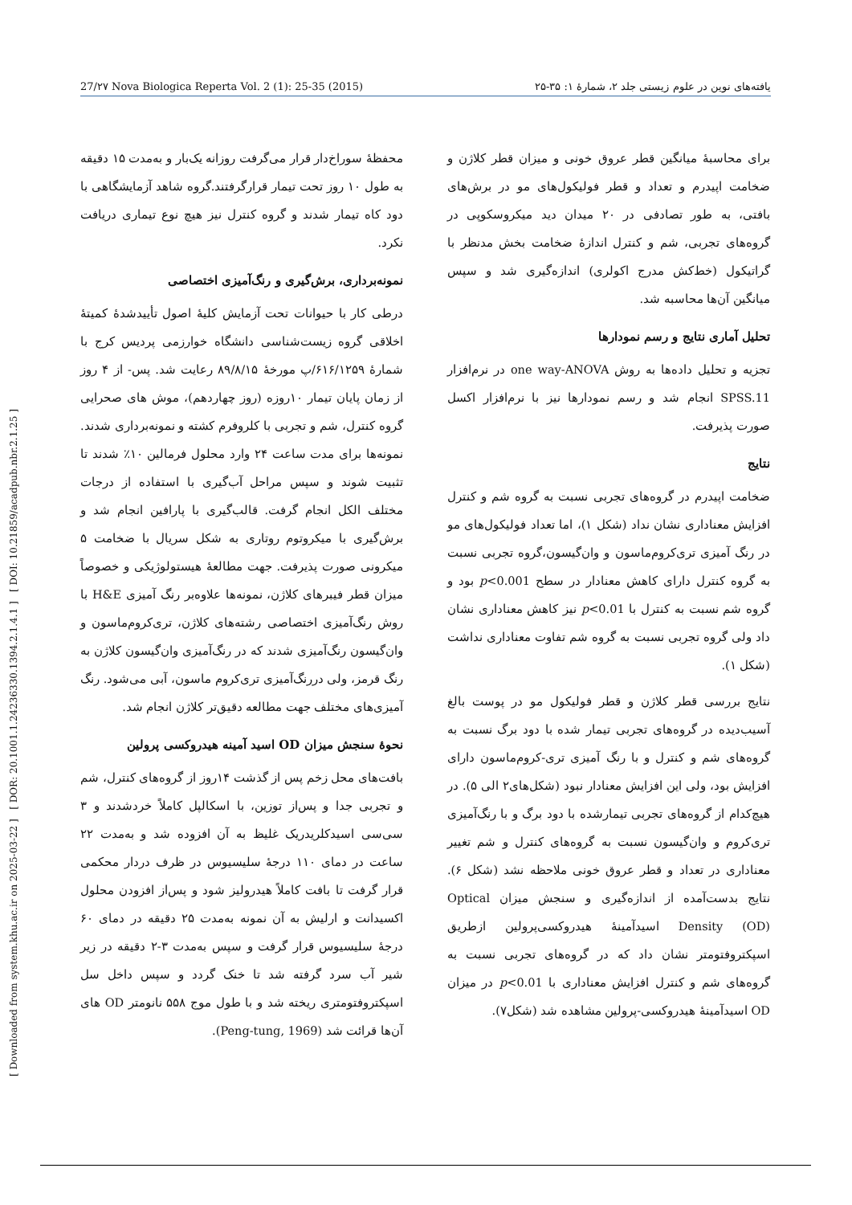27/۲۷ Nova Biologica Reperta Vol. 2 (1): 25-35 (2015) یافته‌های نوین در علوم زیستی جلد ۲، شمارهٔ ۱: ۳۵-۲۵
[ Downloaded from system.khu.ac.ir on 2025-03-22 ] [ DOR: 20.1001.1.24236330.1394.2.1.4.1 ] [ DOI: 10.21859/acadpub.nbr.2.1.25 ]
محفظهٔ سوراخ‌دار قرار می‌گرفت روزانه یک‌بار و به‌مدت ۱۵ دقیقه به طول ۱۰ روز تحت تیمار قرارگرفتند.گروه شاهد آزمایشگاهی با دود کاه تیمار شدند و گروه کنترل نیز هیچ نوع تیماری دریافت نکرد.
نمونه‌برداری، برش‌گیری و رنگ‌آمیزی اختصاصی
درطی کار با حیوانات تحت آزمایش کلیهٔ اصول تأییدشدهٔ کمیتهٔ اخلاقی گروه زیست‌شناسی دانشگاه خوارزمی پردیس کرج با شمارهٔ ۶۱۶/۱۲۵۹/پ مورخهٔ ۸۹/۸/۱۵ رعایت شد. پس- از ۴ روز از زمان پایان تیمار ۱۰روزه (روز چهاردهم)، موش های صحرایی گروه کنترل، شم و تجربی با کلروفرم کشته و نمونه‌برداری شدند. نمونه‌ها برای مدت ساعت ۲۴ وارد محلول فرمالین ۱۰٪ شدند تا تثبیت شوند و سپس مراحل آب‌گیری با استفاده از درجات مختلف الکل انجام گرفت. قالب‌گیری با پارافین انجام شد و برش‌گیری با میکروتوم روتاری به شکل سریال با ضخامت ۵ میکرونی صورت پذیرفت. جهت مطالعهٔ هیستولوژیکی و خصوصاً میزان قطر فیبرهای کلاژن، نمونه‌ها علاوه‌بر رنگ آمیزی H&E با روش رنگ‌آمیزی اختصاصی رشته‌های کلاژن، تری‌کروم‌ماسون و وان‌گیسون رنگ‌آمیزی شدند که در رنگ‌آمیزی وان‌گیسون کلاژن به رنگ قرمز، ولی دررنگ‌آمیزی تری‌کروم ماسون، آبی می‌شود. رنگ آمیزی‌های مختلف جهت مطالعه دقیق‌تر کلاژن انجام شد.
نحوهٔ سنجش میزان OD اسید آمینه هیدروکسی پرولین
بافت‌های محل زخم پس از گذشت ۱۴روز از گروه‌های کنترل، شم و تجربی جدا و پس‌از توزین، با اسکالپل کاملاً خردشدند و ۳ سی‌سی اسیدکلریدریک غلیظ به آن افزوده شد و به‌مدت ۲۲ ساعت در دمای ۱۱۰ درجهٔ سلیسیوس در ظرف دردار محکمی قرار گرفت تا بافت کاملاً هیدرولیز شود و پس‌از افزودن محلول اکسیدانت و ارلیش به آن نمونه به‌مدت ۲۵ دقیقه در دمای ۶۰ درجهٔ سلیسیوس قرار گرفت و سپس به‌مدت ۳-۲ دقیقه در زیر شیر آب سرد گرفته شد تا خنک گردد و سپس داخل سل اسپکتروفتومتری ریخته شد و با طول موج ۵۵۸ نانومتر OD های آن‌ها قرائت شد (Peng-tung, 1969).
برای محاسبهٔ میانگین قطر عروق خونی و میزان قطر کلاژن و ضخامت اپیدرم و تعداد و قطر فولیکول‌های مو در برش‌های بافتی، به طور تصادفی در ۲۰ میدان دید میکروسکوپی در گروه‌های تجربی، شم و کنترل اندازهٔ ضخامت بخش مدنظر با گراتیکول (خط‌کش مدرج اکولری) اندازه‌گیری شد و سپس میانگین آن‌ها محاسبه شد.
تحلیل آماری نتایج و رسم نمودارها
تجزیه و تحلیل داده‌ها به روش one way-ANOVA در نرم‌افزار SPSS.11 انجام شد و رسم نمودارها نیز با نرم‌افزار اکسل صورت پذیرفت.
نتایج
ضخامت اپیدرم در گروه‌های تجربی نسبت به گروه شم و کنترل افزایش معناداری نشان نداد (شکل ۱)، اما تعداد فولیکول‌های مو در رنگ آمیزی تری‌کروم‌ماسون و وان‌گیسون،گروه تجربی نسبت به گروه کنترل دارای کاهش معنادار در سطح p<0.001 بود و گروه شم نسبت به کنترل با p<0.01 نیز کاهش معناداری نشان داد ولی گروه تجربی نسبت به گروه شم تفاوت معناداری نداشت (شکل ۱).
نتایج بررسی قطر کلاژن و قطر فولیکول مو در پوست بالغ آسیب‌دیده در گروه‌های تجربی تیمار شده با دود برگ نسبت به گروه‌های شم و کنترل و با رنگ آمیزی تری-کروم‌ماسون دارای افزایش بود، ولی این افزایش معنادار نبود (شکل‌های۲ الی ۵). در هیچ‌کدام از گروه‌های تجربی تیمارشده با دود برگ و با رنگ‌آمیزی تری‌کروم و وان‌گیسون نسبت به گروه‌های کنترل و شم تغییر معناداری در تعداد و قطر عروق خونی ملاحظه نشد (شکل ۶). نتایج بدست‌آمده از اندازه‌گیری و سنجش میزان Optical Density (OD) اسیدآمینهٔ هیدروکسی‌پرولین ازطریق اسپکتروفتومتر نشان داد که در گروه‌های تجربی نسبت به گروه‌های شم و کنترل افزایش معناداری با p<0.01 در میزان OD اسیدآمینهٔ هیدروکسی-پرولین مشاهده شد (شکل۷).